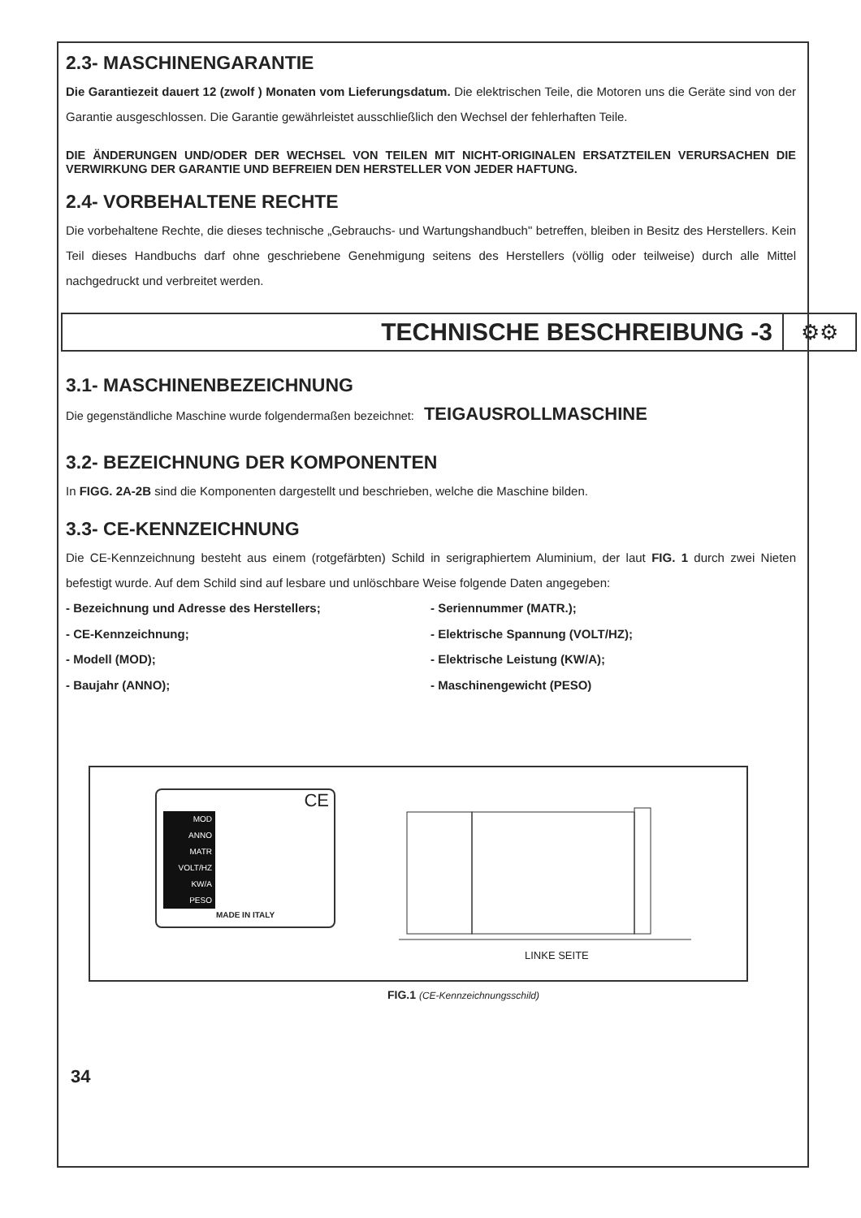2.3- MASCHINENGARANTIE
Die Garantiezeit dauert 12 (zwolf ) Monaten vom Lieferungsdatum. Die elektrischen Teile, die Motoren uns die Geräte sind von der Garantie ausgeschlossen. Die Garantie gewährleistet ausschließlich den Wechsel der fehlerhaften Teile.
DIE ÄNDERUNGEN UND/ODER DER WECHSEL VON TEILEN MIT NICHT-ORIGINALEN ERSATZTEILEN VERURSACHEN DIE VERWIRKUNG DER GARANTIE UND BEFREIEN DEN HERSTELLER VON JEDER HAFTUNG.
2.4- VORBEHALTENE RECHTE
Die vorbehaltene Rechte, die dieses technische „Gebrauchs- und Wartungshandbuch" betreffen, bleiben in Besitz des Herstellers. Kein Teil dieses Handbuchs darf ohne geschriebene Genehmigung seitens des Herstellers (völlig oder teilweise) durch alle Mittel nachgedruckt und verbreitet werden.
TECHNISCHE BESCHREIBUNG -3 ⚙⚙
3.1- MASCHINENBEZEICHNUNG
Die gegenständliche Maschine wurde folgendermaßen bezeichnet: TEIGAUSROLLMASCHINE
3.2- BEZEICHNUNG DER KOMPONENTEN
In FIGG. 2A-2B sind die Komponenten dargestellt und beschrieben, welche die Maschine bilden.
3.3- CE-KENNZEICHNUNG
Die CE-Kennzeichnung besteht aus einem (rotgefärbten) Schild in serigraphiertem Aluminium, der laut FIG. 1 durch zwei Nieten befestigt wurde. Auf dem Schild sind auf lesbare und unlöschbare Weise folgende Daten angegeben:
- Bezeichnung und Adresse des Herstellers;
- CE-Kennzeichnung;
- Modell (MOD);
- Baujahr (ANNO);
- Seriennummer (MATR.);
- Elektrische Spannung (VOLT/HZ);
- Elektrische Leistung (KW/A);
- Maschinengewicht (PESO)
CE
MOD
ANNO
MATR
VOLT/HZ
KW/A
PESO
MADE IN ITALY
LINKE SEITE
FIG.1 (CE-Kennzeichnungsschild)
34